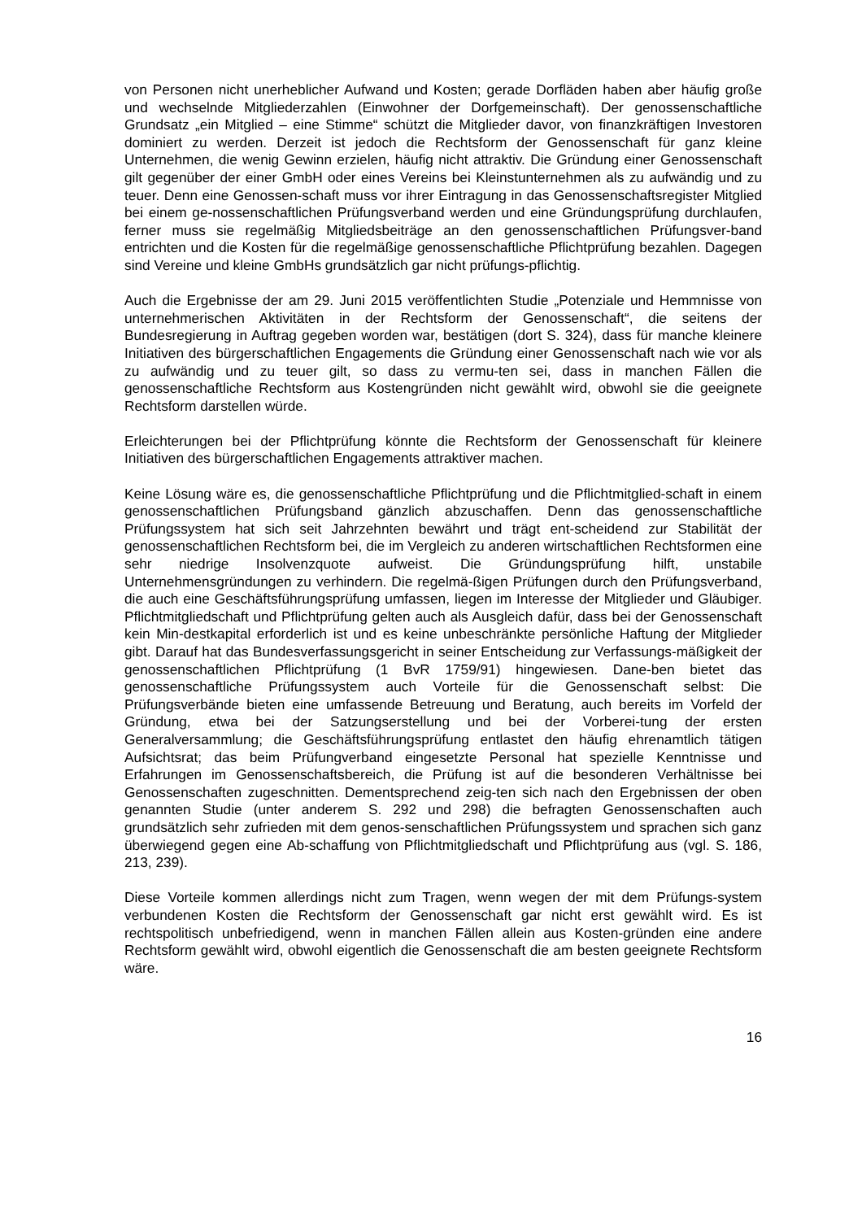von Personen nicht unerheblicher Aufwand und Kosten; gerade Dorfläden haben aber häufig große und wechselnde Mitgliederzahlen (Einwohner der Dorfgemeinschaft). Der genossenschaftliche Grundsatz „ein Mitglied – eine Stimme“ schützt die Mitglieder davor, von finanzkräftigen Investoren dominiert zu werden. Derzeit ist jedoch die Rechtsform der Genossenschaft für ganz kleine Unternehmen, die wenig Gewinn erzielen, häufig nicht attraktiv. Die Gründung einer Genossenschaft gilt gegenüber der einer GmbH oder eines Vereins bei Kleinstunternehmen als zu aufwändig und zu teuer. Denn eine Genossen-schaft muss vor ihrer Eintragung in das Genossenschaftsregister Mitglied bei einem ge-nossenschaftlichen Prüfungsverband werden und eine Gründungsprüfung durchlaufen, ferner muss sie regelmäßig Mitgliedsbeiträge an den genossenschaftlichen Prüfungsver-band entrichten und die Kosten für die regelmäßige genossenschaftliche Pflichtprüfung bezahlen. Dagegen sind Vereine und kleine GmbHs grundsätzlich gar nicht prüfungs-pflichtig.
Auch die Ergebnisse der am 29. Juni 2015 veröffentlichten Studie „Potenziale und Hemmnisse von unternehmerischen Aktivitäten in der Rechtsform der Genossenschaft“, die seitens der Bundesregierung in Auftrag gegeben worden war, bestätigen (dort S. 324), dass für manche kleinere Initiativen des bürgerschaftlichen Engagements die Gründung einer Genossenschaft nach wie vor als zu aufwändig und zu teuer gilt, so dass zu vermu-ten sei, dass in manchen Fällen die genossenschaftliche Rechtsform aus Kostengründen nicht gewählt wird, obwohl sie die geeignete Rechtsform darstellen würde.
Erleichterungen bei der Pflichtprüfung könnte die Rechtsform der Genossenschaft für kleinere Initiativen des bürgerschaftlichen Engagements attraktiver machen.
Keine Lösung wäre es, die genossenschaftliche Pflichtprüfung und die Pflichtmitglied-schaft in einem genossenschaftlichen Prüfungsband gänzlich abzuschaffen. Denn das genossenschaftliche Prüfungssystem hat sich seit Jahrzehnten bewährt und trägt ent-scheidend zur Stabilität der genossenschaftlichen Rechtsform bei, die im Vergleich zu anderen wirtschaftlichen Rechtsformen eine sehr niedrige Insolvenzquote aufweist. Die Gründungsprüfung hilft, unstabile Unternehmensgründungen zu verhindern. Die regelmä-ßigen Prüfungen durch den Prüfungsverband, die auch eine Geschäftsführungsprüfung umfassen, liegen im Interesse der Mitglieder und Gläubiger. Pflichtmitgliedschaft und Pflichtprüfung gelten auch als Ausgleich dafür, dass bei der Genossenschaft kein Min-destkapital erforderlich ist und es keine unbeschränkte persönliche Haftung der Mitglieder gibt. Darauf hat das Bundesverfassungsgericht in seiner Entscheidung zur Verfassungs-mäßigkeit der genossenschaftlichen Pflichtprüfung (1 BvR 1759/91) hingewiesen. Dane-ben bietet das genossenschaftliche Prüfungssystem auch Vorteile für die Genossenschaft selbst: Die Prüfungsverbände bieten eine umfassende Betreuung und Beratung, auch bereits im Vorfeld der Gründung, etwa bei der Satzungserstellung und bei der Vorberei-tung der ersten Generalversammlung; die Geschäftsführungsprüfung entlastet den häufig ehrenamtlich tätigen Aufsichtsrat; das beim Prüfungverband eingesetzte Personal hat spezielle Kenntnisse und Erfahrungen im Genossenschaftsbereich, die Prüfung ist auf die besonderen Verhältnisse bei Genossenschaften zugeschnitten. Dementsprechend zeig-ten sich nach den Ergebnissen der oben genannten Studie (unter anderem S. 292 und 298) die befragten Genossenschaften auch grundsätzlich sehr zufrieden mit dem genos-senschaftlichen Prüfungssystem und sprachen sich ganz überwiegend gegen eine Ab-schaffung von Pflichtmitgliedschaft und Pflichtprüfung aus (vgl. S. 186, 213, 239).
Diese Vorteile kommen allerdings nicht zum Tragen, wenn wegen der mit dem Prüfungs-system verbundenen Kosten die Rechtsform der Genossenschaft gar nicht erst gewählt wird. Es ist rechtspolitisch unbefriedigend, wenn in manchen Fällen allein aus Kosten-gründen eine andere Rechtsform gewählt wird, obwohl eigentlich die Genossenschaft die am besten geeignete Rechtsform wäre.
16